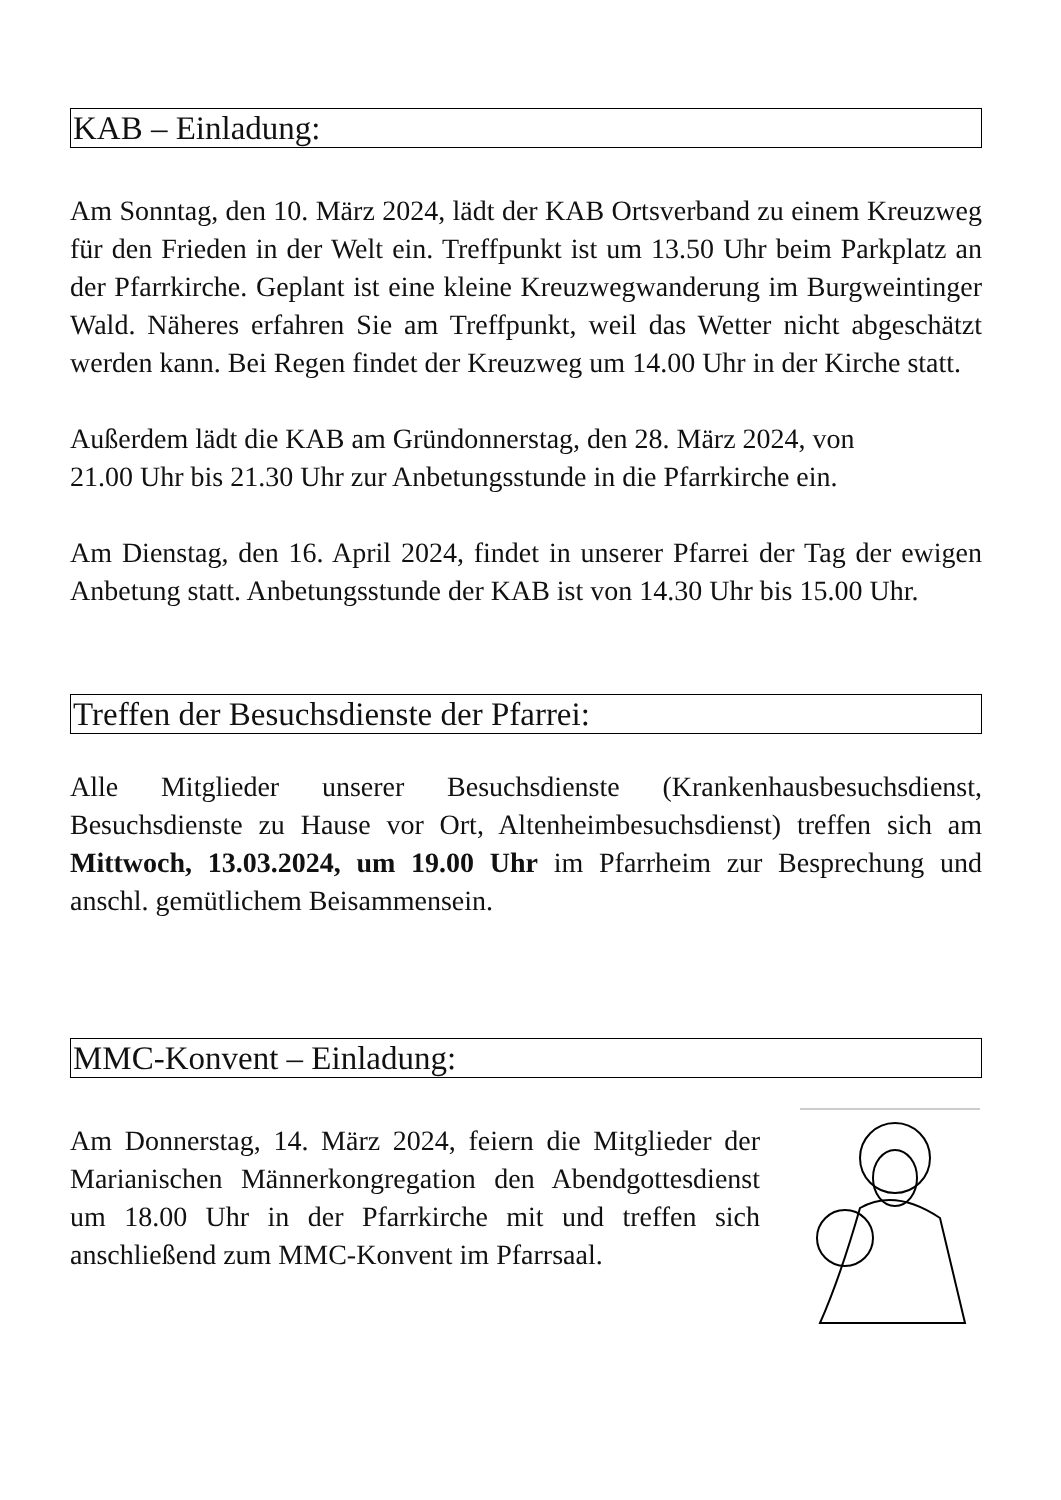KAB – Einladung:
Am Sonntag, den 10. März 2024, lädt der KAB Ortsverband zu einem Kreuzweg für den Frieden in der Welt ein. Treffpunkt ist um 13.50 Uhr beim Parkplatz an der Pfarrkirche. Geplant ist eine kleine Kreuzwegwanderung im Burgweintinger Wald. Näheres erfahren Sie am Treffpunkt, weil das Wetter nicht abgeschätzt werden kann. Bei Regen findet der Kreuzweg um 14.00 Uhr in der Kirche statt.
Außerdem lädt die KAB am Gründonnerstag, den 28. März 2024, von
21.00 Uhr bis 21.30 Uhr zur Anbetungsstunde in die Pfarrkirche ein.
Am Dienstag, den 16. April 2024, findet in unserer Pfarrei der Tag der ewigen Anbetung statt. Anbetungsstunde der KAB ist von 14.30 Uhr bis 15.00 Uhr.
Treffen der Besuchsdienste der Pfarrei:
Alle Mitglieder unserer Besuchsdienste (Krankenhausbesuchsdienst, Besuchsdienste zu Hause vor Ort, Altenheimbesuchsdienst) treffen sich am Mittwoch, 13.03.2024, um 19.00 Uhr im Pfarrheim zur Besprechung und anschl. gemütlichem Beisammensein.
MMC-Konvent – Einladung:
Am Donnerstag, 14. März 2024, feiern die Mitglieder der Marianischen Männerkongregation den Abendgottesdienst um 18.00 Uhr in der Pfarrkirche mit und treffen sich anschließend zum MMC-Konvent im Pfarrsaal.